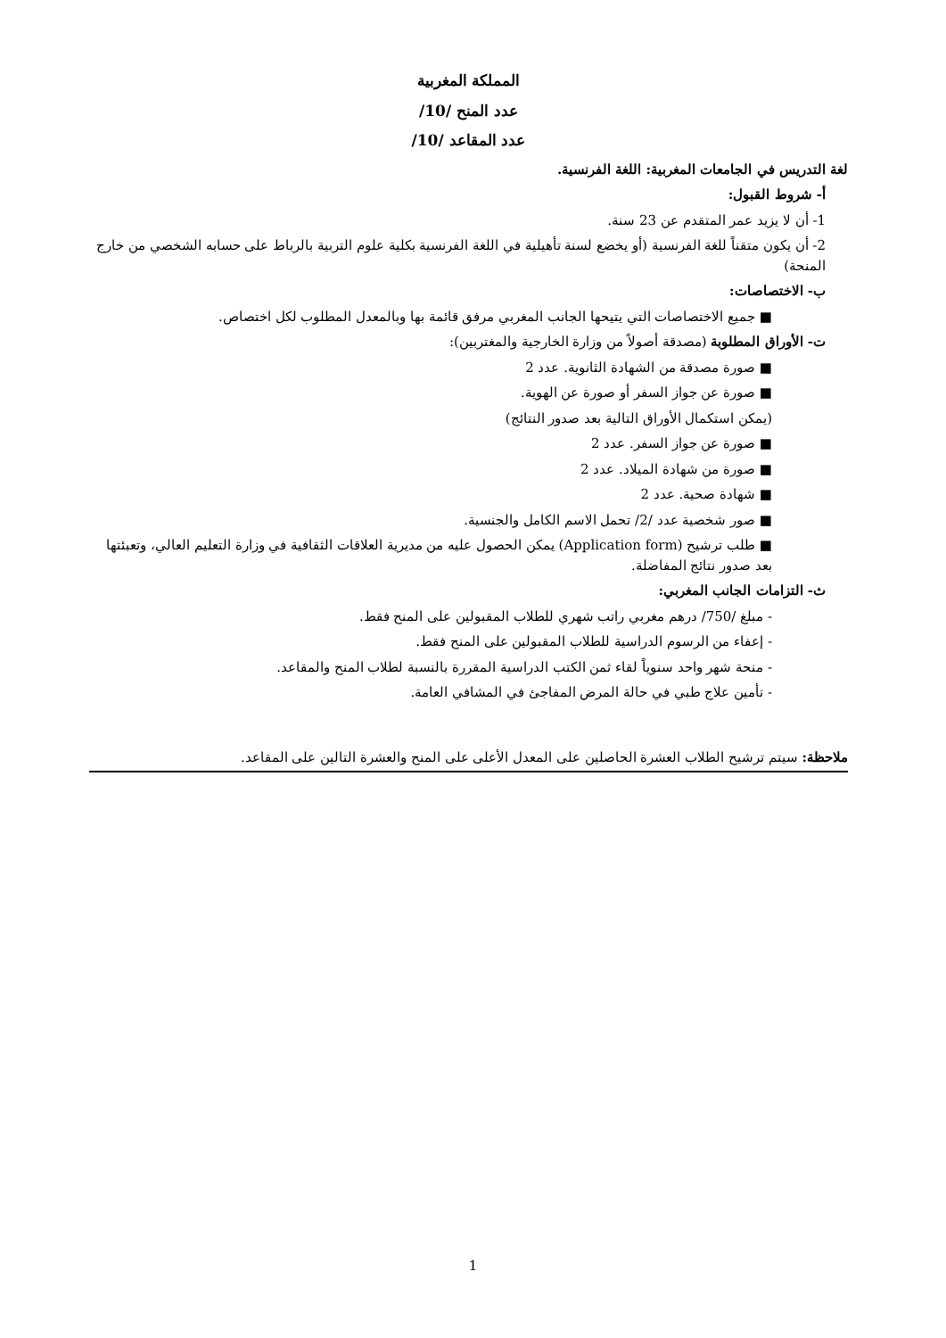المملكة المغربية
عدد المنح /10/
عدد المقاعد /10/
لغة التدريس في الجامعات المغربية: اللغة الفرنسية.
أ- شروط القبول:
1- أن لا يزيد عمر المتقدم عن 23 سنة.
2- أن يكون متقناً للغة الفرنسية (أو يخضع لسنة تأهيلية في اللغة الفرنسية بكلية علوم التربية بالرباط على حسابه الشخصي من خارج المنحة)
ب- الاختصاصات:
■ جميع الاختصاصات التي يتيحها الجانب المغربي مرفق قائمة بها وبالمعدل المطلوب لكل اختصاص.
ت- الأوراق المطلوبة (مصدقة أصولاً من وزارة الخارجية والمغتربين):
■ صورة مصدقة من الشهادة الثانوية. عدد 2
■ صورة عن جواز السفر أو صورة عن الهوية.
(يمكن استكمال الأوراق التالية بعد صدور النتائج)
■ صورة عن جواز السفر. عدد 2
■ صورة من شهادة الميلاد. عدد 2
■ شهادة صحية. عدد 2
■ صور شخصية عدد /2/ تحمل الاسم الكامل والجنسية.
■ طلب ترشيح (Application form) يمكن الحصول عليه من مديرية العلاقات الثقافية في وزارة التعليم العالي، وتعبئتها بعد صدور نتائج المفاضلة.
ث- التزامات الجانب المغربي:
- مبلغ /750/ درهم مغربي راتب شهري للطلاب المقبولين على المنح فقط.
- إعفاء من الرسوم الدراسية للطلاب المقبولين على المنح فقط.
- منحة شهر واحد سنوياً لقاء ثمن الكتب الدراسية المقررة بالنسبة لطلاب المنح والمقاعد.
- تأمين علاج طبي في حالة المرض المفاجئ في المشافي العامة.
ملاحظة: سيتم ترشيح الطلاب العشرة الحاصلين على المعدل الأعلى على المنح والعشرة التالين على المقاعد.
1